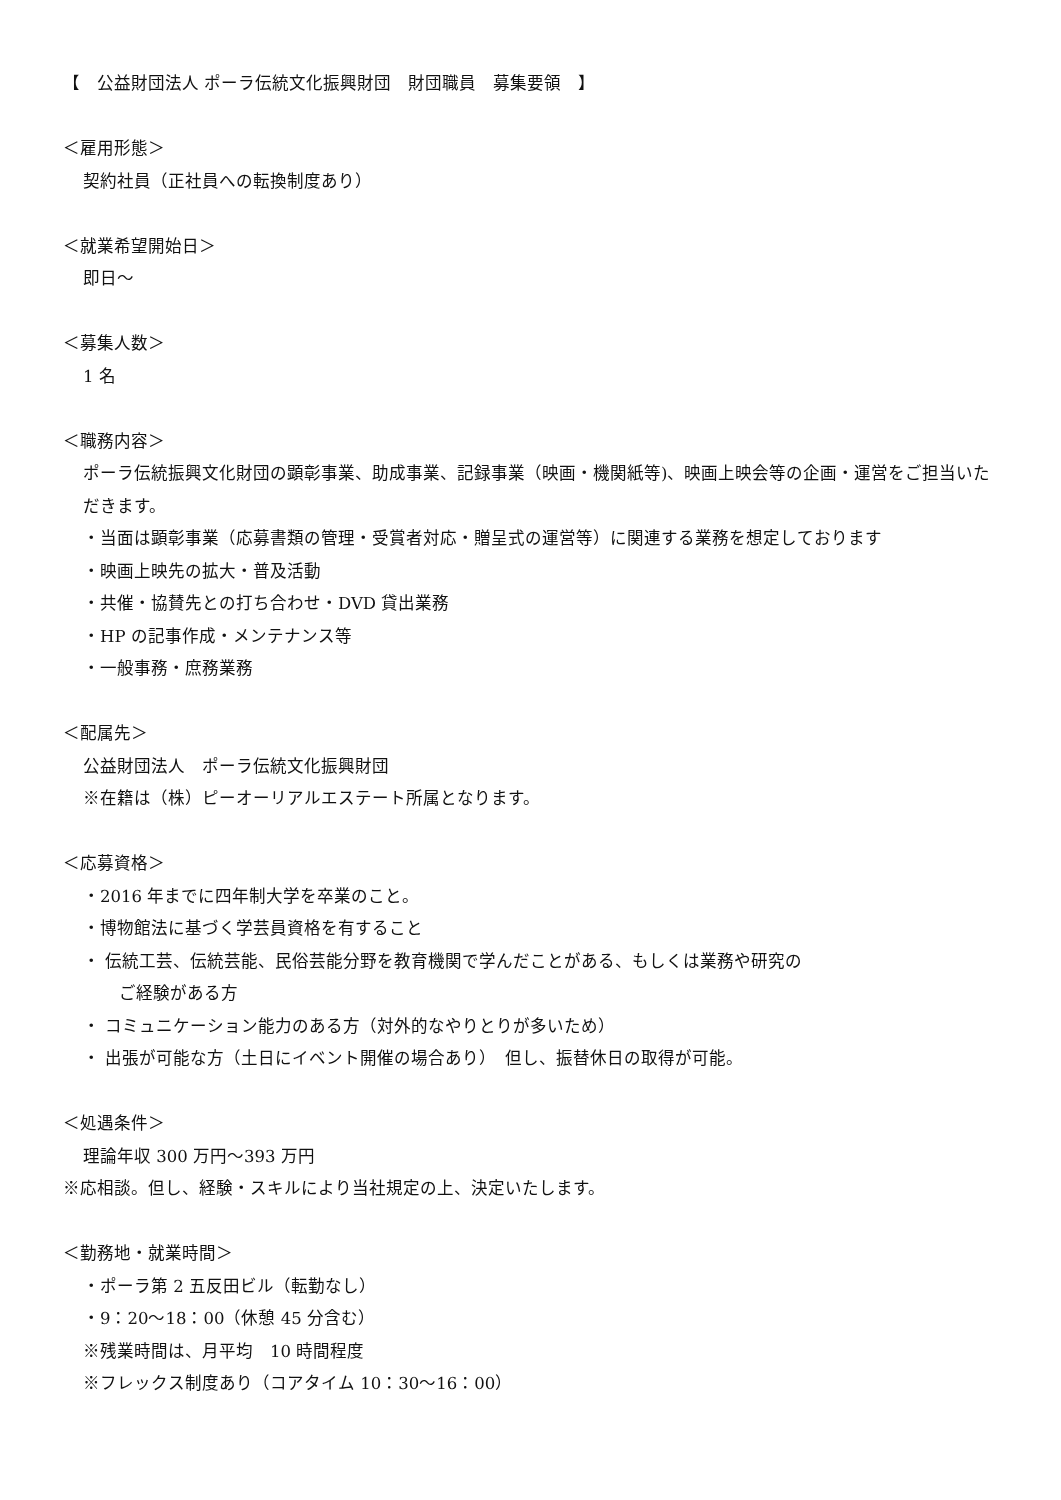【　公益財団法人 ポーラ伝統文化振興財団　財団職員　募集要領　】
＜雇用形態＞
契約社員（正社員への転換制度あり）
＜就業希望開始日＞
即日～
＜募集人数＞
1 名
＜職務内容＞
ポーラ伝統振興文化財団の顕彰事業、助成事業、記録事業（映画・機関紙等)、映画上映会等の企画・運営をご担当いただきます。
・当面は顕彰事業（応募書類の管理・受賞者対応・贈呈式の運営等）に関連する業務を想定しております
・映画上映先の拡大・普及活動
・共催・協賛先との打ち合わせ・DVD 貸出業務
・HP の記事作成・メンテナンス等
・一般事務・庶務業務
＜配属先＞
公益財団法人　ポーラ伝統文化振興財団
※在籍は（株）ピーオーリアルエステート所属となります。
＜応募資格＞
・2016 年までに四年制大学を卒業のこと。
・博物館法に基づく学芸員資格を有すること
・ 伝統工芸、伝統芸能、民俗芸能分野を教育機関で学んだことがある、もしくは業務や研究の
ご経験がある方
・ コミュニケーション能力のある方（対外的なやりとりが多いため）
・ 出張が可能な方（土日にイベント開催の場合あり）　但し、振替休日の取得が可能。
＜処遇条件＞
理論年収 300 万円～393 万円
※応相談。但し、経験・スキルにより当社規定の上、決定いたします。
＜勤務地・就業時間＞
・ポーラ第 2 五反田ビル（転勤なし）
・9：20～18：00（休憩 45 分含む）
※残業時間は、月平均　10 時間程度
※フレックス制度あり（コアタイム 10：30～16：00）